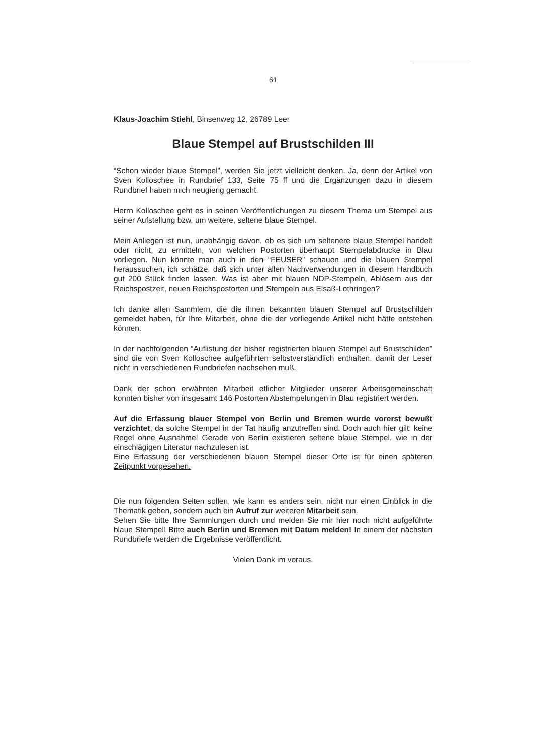61
Klaus-Joachim Stiehl, Binsenweg 12, 26789 Leer
Blaue Stempel auf Brustschilden III
“Schon wieder blaue Stempel”, werden Sie jetzt vielleicht denken. Ja, denn der Artikel von Sven Kolloschee in Rundbrief 133, Seite 75 ff und die Ergänzungen dazu in diesem Rundbrief haben mich neugierig gemacht.
Herrn Kolloschee geht es in seinen Veröffentlichungen zu diesem Thema um Stempel aus seiner Aufstellung bzw. um weitere, seltene blaue Stempel.
Mein Anliegen ist nun, unabhängig davon, ob es sich um seltenere blaue Stempel handelt oder nicht, zu ermitteln, von welchen Postorten überhaupt Stempelabdrucke in Blau vorliegen. Nun könnte man auch in den “FEUSER” schauen und die blauen Stempel heraussuchen, ich schätze, daß sich unter allen Nachverwendungen in diesem Handbuch gut 200 Stück finden lassen. Was ist aber mit blauen NDP-Stempeln, Ablösern aus der Reichspostzeit, neuen Reichspostorten und Stempeln aus Elsaß-Lothringen?
Ich danke allen Sammlern, die die ihnen bekannten blauen Stempel auf Brustschilden gemeldet haben, für Ihre Mitarbeit, ohne die der vorliegende Artikel nicht hätte entstehen können.
In der nachfolgenden “Auflistung der bisher registrierten blauen Stempel auf Brustschilden” sind die von Sven Kolloschee aufgeführten selbstverständlich enthalten, damit der Leser nicht in verschiedenen Rundbriefen nachsehen muß.
Dank der schon erwähnten Mitarbeit etlicher Mitglieder unserer Arbeitsgemeinschaft konnten bisher von insgesamt 146 Postorten Abstempelungen in Blau registriert werden.
Auf die Erfassung blauer Stempel von Berlin und Bremen wurde vorerst bewußt verzichtet, da solche Stempel in der Tat häufig anzutreffen sind. Doch auch hier gilt: keine Regel ohne Ausnahme! Gerade von Berlin existieren seltene blaue Stempel, wie in der einschlägigen Literatur nachzulesen ist.
Eine Erfassung der verschiedenen blauen Stempel dieser Orte ist für einen späteren Zeitpunkt vorgesehen.
Die nun folgenden Seiten sollen, wie kann es anders sein, nicht nur einen Einblick in die Thematik geben, sondern auch ein Aufruf zur weiteren Mitarbeit sein.
Sehen Sie bitte Ihre Sammlungen durch und melden Sie mir hier noch nicht aufgeführte blaue Stempel! Bitte auch Berlin und Bremen mit Datum melden! In einem der nächsten Rundbriefe werden die Ergebnisse veröffentlicht.
Vielen Dank im voraus.